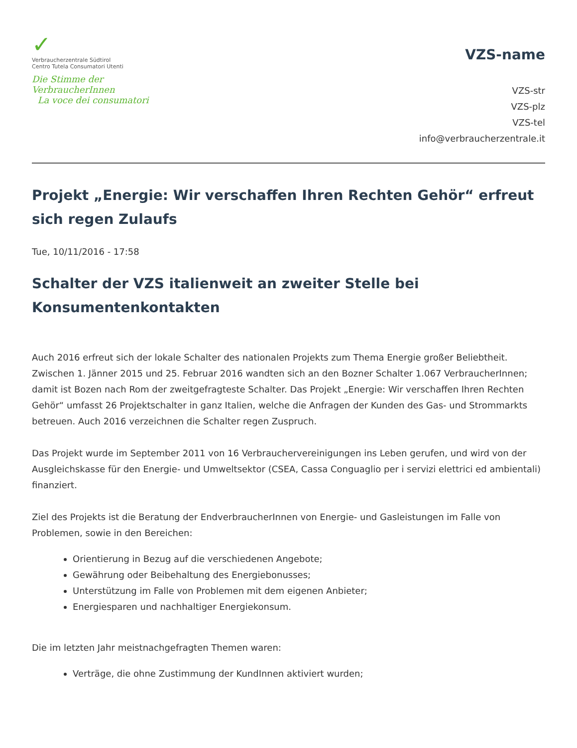✓
Verbraucherzentrale Südtirol
Centro Tutela Consumatori Utenti
Die Stimme der VerbraucherInnen
La voce dei consumatori
VZS-name
VZS-str
VZS-plz
VZS-tel
info@verbraucherzentrale.it
Projekt „Energie: Wir verschaffen Ihren Rechten Gehör“ erfreut sich regen Zulaufs
Tue, 10/11/2016 - 17:58
Schalter der VZS italienweit an zweiter Stelle bei Konsumentenkontakten
Auch 2016 erfreut sich der lokale Schalter des nationalen Projekts zum Thema Energie großer Beliebtheit. Zwischen 1. Jänner 2015 und 25. Februar 2016 wandten sich an den Bozner Schalter 1.067 VerbraucherInnen; damit ist Bozen nach Rom der zweitgefragteste Schalter. Das Projekt „Energie: Wir verschaffen Ihren Rechten Gehör“ umfasst 26 Projektschalter in ganz Italien, welche die Anfragen der Kunden des Gas- und Strommarkts betreuen. Auch 2016 verzeichnen die Schalter regen Zuspruch.
Das Projekt wurde im September 2011 von 16 Verbrauchervereinigungen ins Leben gerufen, und wird von der Ausgleichskasse für den Energie- und Umweltsektor (CSEA, Cassa Conguaglio per i servizi elettrici ed ambientali) finanziert.
Ziel des Projekts ist die Beratung der EndverbraucherInnen von Energie- und Gasleistungen im Falle von Problemen, sowie in den Bereichen:
Orientierung in Bezug auf die verschiedenen Angebote;
Gewährung oder Beibehaltung des Energiebonusses;
Unterstützung im Falle von Problemen mit dem eigenen Anbieter;
Energiesparen und nachhaltiger Energiekonsum.
Die im letzten Jahr meistnachgefragten Themen waren:
Verträge, die ohne Zustimmung der KundInnen aktiviert wurden;